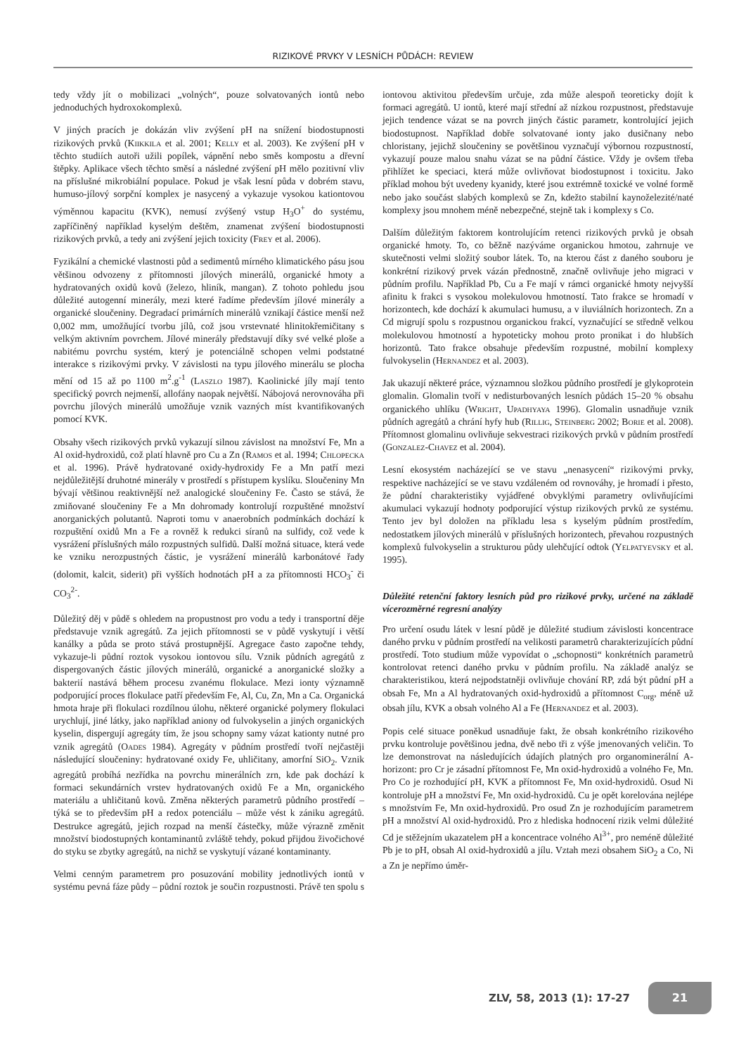RIZIKOVÉ PRVKY V LESNÍCH PŮDÁCH: REVIEW
tedy vždy jít o mobilizaci „volných“, pouze solvatovaných iontů nebo jednoduchých hydroxokomplexů.
V jiných pracích je dokázán vliv zvýšení pH na snížení biodostupnosti rizikových prvků (Kiikkila et al. 2001; Kelly et al. 2003). Ke zvýšení pH v těchto studiích autoři užili popílek, vápnění nebo směs kompostu a dřevní štěpky. Aplikace všech těchto směsí a následné zvýšení pH mělo pozitivní vliv na příslušné mikrobiální populace. Pokud je však lesní půda v dobrém stavu, humuso-jílový sorpční komplex je nasycený a vykazuje vysokou kationtovou výměnnou kapacitu (KVK), nemusí zvýšený vstup H<sub>3</sub>O<sup>+</sup> do systému, zapříčiněný například kyselým deštěm, znamenat zvýšení biodostupnosti rizikových prvků, a tedy ani zvýšení jejich toxicity (Frey et al. 2006).
Fyzikální a chemické vlastnosti půd a sedimentů mírného klimatického pásu jsou většinou odvozeny z přítomnosti jílových minerálů, organické hmoty a hydratovaných oxidů kovů (železo, hliník, mangan). Z tohoto pohledu jsou důležité autogenní minerály, mezi které řadíme především jílové minerály a organické sloučeniny. Degradací primárních minerálů vznikají částice menší než 0,002 mm, umožňující tvorbu jílů, což jsou vrstevnaté hlinitokřemičitany s velkým aktivním povrchem. Jílové minerály představují díky své velké ploše a nabitému povrchu systém, který je potenciálně schopen velmi podstatné interakce s rizikovými prvky. V závislosti na typu jílového minerálu se plocha mění od 15 až po 1100 m<sup>2</sup>.g<sup>-1</sup> (Laszlo 1987). Kaolinické jíly mají tento specifický povrch nejmenší, allofány naopak největší. Nábojová nerovnováha při povrchu jílových minerálů umožňuje vznik vazných míst kvantifikovaných pomocí KVK.
Obsahy všech rizikových prvků vykazují silnou závislost na množství Fe, Mn a Al oxid-hydroxidů, což platí hlavně pro Cu a Zn (Ramos et al. 1994; Chlopecka et al. 1996). Právě hydratované oxidy-hydroxidy Fe a Mn patří mezi nejdůležitější druhotné minerály v prostředí s přístupem kyslíku. Sloučeniny Mn bývají většinou reaktivnější než analogické sloučeniny Fe. Často se stává, že zmiňované sloučeniny Fe a Mn dohromady kontrolují rozpuštěné množství anorganických polutantů. Naproti tomu v anaerobních podmínkách dochází k rozpuštění oxidů Mn a Fe a rovněž k redukci síranů na sulfidy, což vede k vysrážení příslušných málo rozpustných sulfidů. Další možná situace, která vede ke vzniku nerozpustných částic, je vysrážení minerálů karbonátové řady (dolomit, kalcit, siderit) při vyšších hodnotách pH a za přítomnosti HCO<sub>3</sub><sup>-</sup> či CO<sub>3</sub><sup>2-</sup>.
Důležitý děj v půdě s ohledem na propustnost pro vodu a tedy i transportní děje představuje vznik agregátů. Za jejich přítomnosti se v půdě vyskytují i větší kanálky a půda se proto stává prostupnější. Agregace často započne tehdy, vykazuje-li půdní roztok vysokou iontovou sílu. Vznik půdních agregátů z dispergovaných částic jílových minerálů, organické a anorganické složky a bakterií nastává během procesu zvanému flokulace. Mezi ionty významně podporující proces flokulace patří především Fe, Al, Cu, Zn, Mn a Ca. Organická hmota hraje při flokulaci rozdílnou úlohu, některé organické polymery flokulaci urychlují, jiné látky, jako například aniony od fulvokyselin a jiných organických kyselin, dispergují agregáty tím, že jsou schopny samy vázat kationty nutné pro vznik agregátů (Oades 1984). Agregáty v půdním prostředí tvoří nejčastěji následující sloučeniny: hydratované oxidy Fe, uhličitany, amorfní SiO<sub>2</sub>. Vznik agregátů probíhá nezřídka na povrchu minerálních zrn, kde pak dochází k formaci sekundárních vrstev hydratovaných oxidů Fe a Mn, organického materiálu a uhličitanů kovů. Změna některých parametrů půdního prostředí – týká se to především pH a redox potenciálu – může vést k zániku agregátů. Destrukce agregátů, jejich rozpad na menší částečky, může výrazně změnit množství biodostupných kontaminantů zvláště tehdy, pokud přijdou živočichové do styku se zbytky agregátů, na nichž se vyskytují vázané kontaminanty.
Velmi cenným parametrem pro posuzování mobility jednotlivých iontů v systému pevná fáze půdy – půdní roztok je součin rozpustnosti. Právě ten spolu s iontovou aktivitou především určuje, zda může alespoň teoreticky dojít k formaci agregátů. U iontů, které mají střední až nízkou rozpustnost, představuje jejich tendence vázat se na povrch jiných částic parametr, kontrolující jejich biodostupnost. Například dobře solvatované ionty jako dusičnany nebo chloristany, jejichž sloučeniny se povětšinou vyznačují výbornou rozpustností, vykazují pouze malou snahu vázat se na půdní částice. Vždy je ovšem třeba přihlížet ke speciaci, která může ovlivňovat biodostupnost i toxicitu. Jako příklad mohou být uvedeny kyanidy, které jsou extrémně toxické ve volné formě nebo jako součást slabých komplexů se Zn, kdežto stabilní kaynoželezité/naté komplexy jsou mnohem méně nebezpečné, stejně tak i komplexy s Co.
Dalším důležitým faktorem kontrolujícím retenci rizikových prvků je obsah organické hmoty. To, co běžně nazýváme organickou hmotou, zahrnuje ve skutečnosti velmi složitý soubor látek. To, na kterou část z daného souboru je konkrétní rizikový prvek vázán přednostně, značně ovlivňuje jeho migraci v půdním profilu. Například Pb, Cu a Fe mají v rámci organické hmoty nejvyšší afinitu k frakci s vysokou molekulovou hmotností. Tato frakce se hromadí v horizontech, kde dochází k akumulaci humusu, a v iluviálních horizontech. Zn a Cd migrují spolu s rozpustnou organickou frakcí, vyznačující se středně velkou molekulovou hmotností a hypoteticky mohou proto pronikat i do hlubších horizontů. Tato frakce obsahuje především rozpustné, mobilní komplexy fulvokyselin (Hernandez et al. 2003).
Jak ukazují některé práce, významnou složkou půdního prostředí je glykoprotein glomalin. Glomalin tvoří v nedisturbovaných lesních půdách 15–20 % obsahu organického uhlíku (Wright, Upadhyaya 1996). Glomalin usnadňuje vznik půdních agregátů a chrání hyfy hub (Rillig, Steinberg 2002; Borie et al. 2008). Přítomnost glomalinu ovlivňuje sekvestraci rizikových prvků v půdním prostředí (Gonzalez-Chavez et al. 2004).
Lesní ekosystém nacházející se ve stavu „nenasycení“ rizikovými prvky, respektive nacházející se ve stavu vzdáleném od rovnováhy, je hromadí i přesto, že půdní charakteristiky vyjádřené obvyklými parametry ovlivňujícími akumulaci vykazují hodnoty podporující výstup rizikových prvků ze systému. Tento jev byl doložen na příkladu lesa s kyselým půdním prostředím, nedostatkem jílových minerálů v příslušných horizontech, převahou rozpustných komplexů fulvokyselin a strukturou půdy ulehčující odtok (Yelpatyevsky et al. 1995).
Důležité retenční faktory lesních půd pro rizikové prvky, určené na základě vícerozměrné regresní analýzy
Pro určení osudu látek v lesní půdě je důležité studium závislosti koncentrace daného prvku v půdním prostředí na velikosti parametrů charakterizujících půdní prostředí. Toto studium může vypovídat o „schopnosti“ konkrétních parametrů kontrolovat retenci daného prvku v půdním profilu. Na základě analýz se charakteristikou, která nejpodstatněji ovlivňuje chování RP, zdá být půdní pH a obsah Fe, Mn a Al hydratovaných oxid-hydroxidů a přítomnost C<sub>org</sub>, méně už obsah jílu, KVK a obsah volného Al a Fe (Hernandez et al. 2003).
Popis celé situace poněkud usnadňuje fakt, že obsah konkrétního rizikového prvku kontroluje povětšinou jedna, dvě nebo tři z výše jmenovaných veličin. To lze demonstrovat na následujících údajích platných pro organominerální A-horizont: pro Cr je zásadní přítomnost Fe, Mn oxid-hydroxidů a volného Fe, Mn. Pro Co je rozhodující pH, KVK a přítomnost Fe, Mn oxid-hydroxidů. Osud Ni kontroluje pH a množství Fe, Mn oxid-hydroxidů. Cu je opět korelována nejlépe s množstvím Fe, Mn oxid-hydroxidů. Pro osud Zn je rozhodujícím parametrem pH a množství Al oxid-hydroxidů. Pro z hlediska hodnocení rizik velmi důležité Cd je stěžejním ukazatelem pH a koncentrace volného Al<sup>3+</sup>, pro neméně důležité Pb je to pH, obsah Al oxid-hydroxidů a jílu. Vztah mezi obsahem SiO<sub>2</sub> a Co, Ni a Zn je nepřímo úměr-
ZLV, 58, 2013 (1): 17-27
21